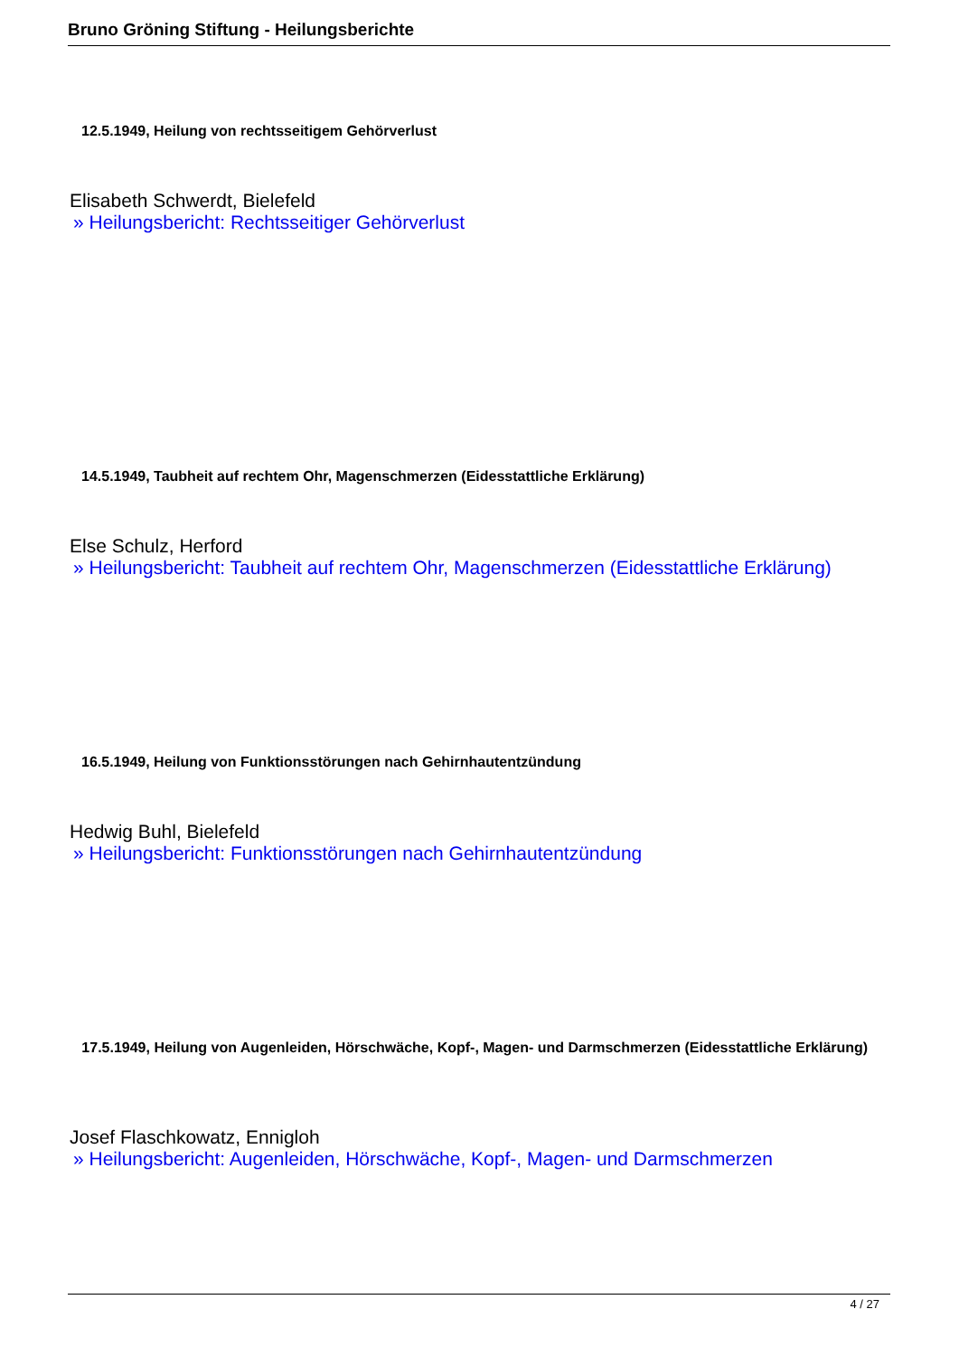Bruno Gröning Stiftung - Heilungsberichte
12.5.1949, Heilung von rechtsseitigem Gehörverlust
Elisabeth Schwerdt, Bielefeld
» Heilungsbericht: Rechtsseitiger Gehörverlust
14.5.1949, Taubheit auf rechtem Ohr, Magenschmerzen (Eidesstattliche Erklärung)
Else Schulz, Herford
» Heilungsbericht: Taubheit auf rechtem Ohr, Magenschmerzen (Eidesstattliche Erklärung)
16.5.1949, Heilung von Funktionsstörungen nach Gehirnhautentzündung
Hedwig Buhl, Bielefeld
» Heilungsbericht: Funktionsstörungen nach Gehirnhautentzündung
17.5.1949, Heilung von Augenleiden, Hörschwäche, Kopf-, Magen- und Darmschmerzen (Eidesstattliche Erklärung)
Josef Flaschkowatz, Ennigloh
» Heilungsbericht: Augenleiden, Hörschwäche, Kopf-, Magen- und Darmschmerzen
4 / 27